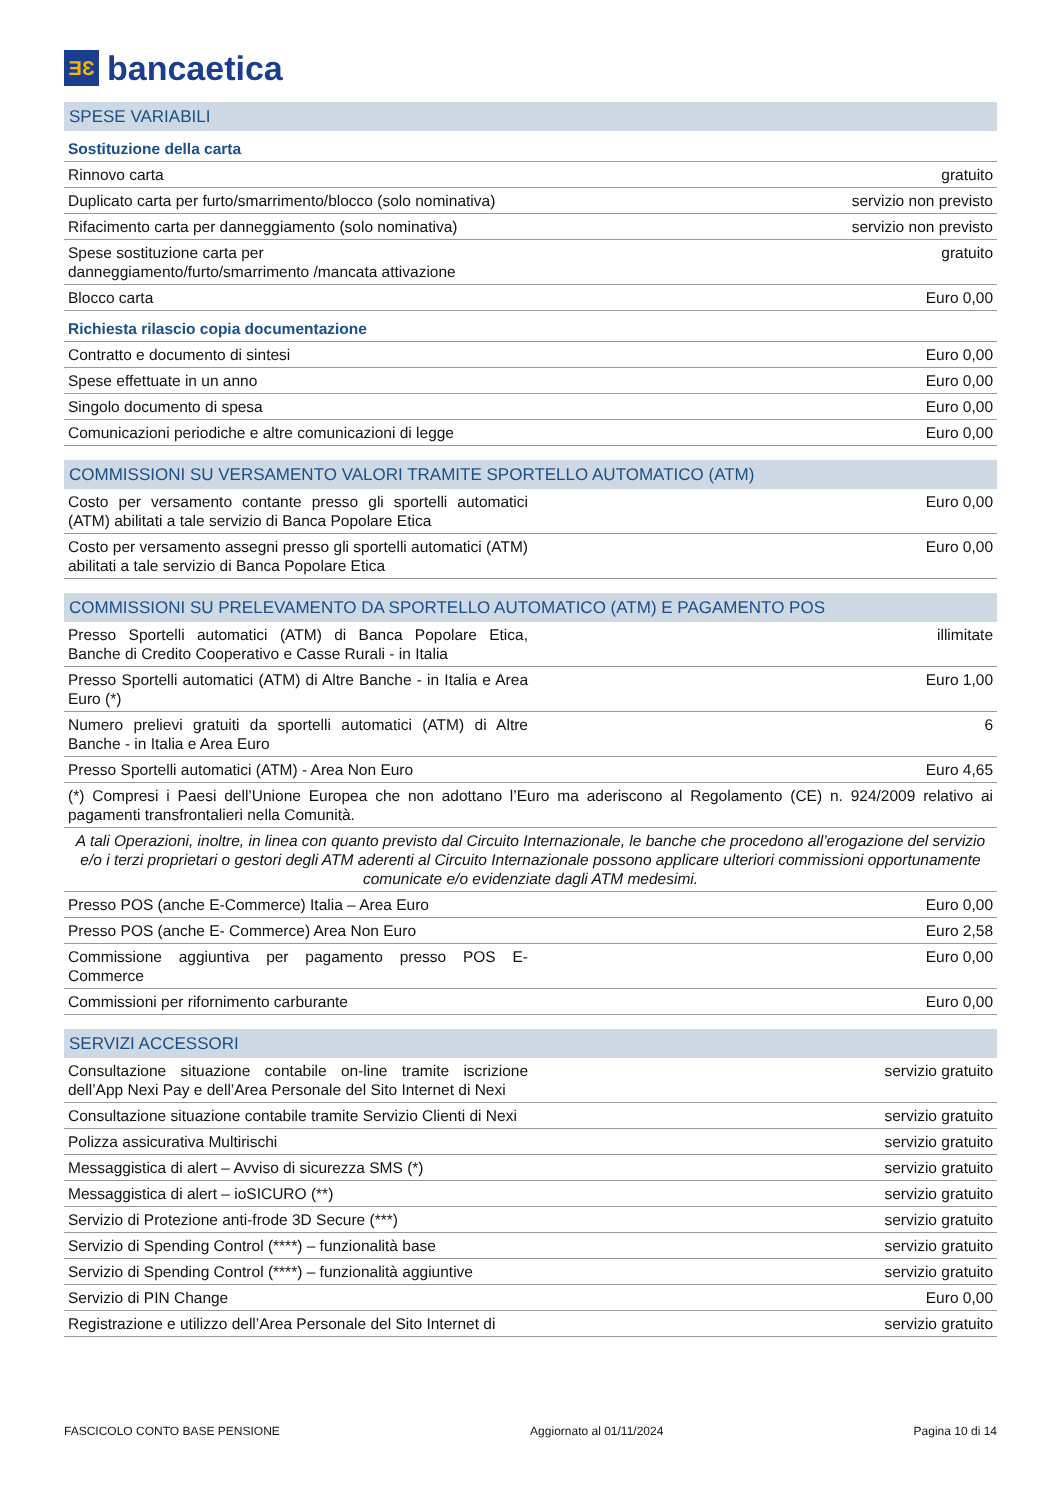ƎƐ
bancaetica
| SPESE VARIABILI | |
| Sostituzione della carta | |
| Rinnovo carta | gratuito |
| Duplicato carta per furto/smarrimento/blocco (solo nominativa) | servizio non previsto |
| Rifacimento carta per danneggiamento (solo nominativa) | servizio non previsto |
| Spese sostituzione carta per danneggiamento/furto/smarrimento /mancata attivazione | gratuito |
| Blocco carta | Euro 0,00 |
| Richiesta rilascio copia documentazione | |
| Contratto e documento di sintesi | Euro 0,00 |
| Spese effettuate in un anno | Euro 0,00 |
| Singolo documento di spesa | Euro 0,00 |
| Comunicazioni periodiche e altre comunicazioni di legge | Euro 0,00 |
| COMMISSIONI SU VERSAMENTO VALORI TRAMITE SPORTELLO AUTOMATICO (ATM) | |
| Costo per versamento contante presso gli sportelli automatici (ATM) abilitati a tale servizio di Banca Popolare Etica | Euro 0,00 |
| Costo per versamento assegni presso gli sportelli automatici (ATM) abilitati a tale servizio di Banca Popolare Etica | Euro 0,00 |
| COMMISSIONI SU PRELEVAMENTO DA SPORTELLO AUTOMATICO (ATM) E PAGAMENTO POS | |
| Presso Sportelli automatici (ATM) di Banca Popolare Etica, Banche di Credito Cooperativo e Casse Rurali - in Italia | illimitate |
| Presso Sportelli automatici (ATM) di Altre Banche - in Italia e Area Euro (*) | Euro 1,00 |
| Numero prelievi gratuiti da sportelli automatici (ATM) di Altre Banche - in Italia e Area Euro | 6 |
| Presso Sportelli automatici (ATM) - Area Non Euro | Euro 4,65 |
| (*) Compresi i Paesi dell’Unione Europea che non adottano l’Euro ma aderiscono al Regolamento (CE) n. 924/2009 relativo ai pagamenti transfrontalieri nella Comunità. | |
| A tali Operazioni, inoltre, in linea con quanto previsto dal Circuito Internazionale, le banche che procedono all’erogazione del servizio e/o i terzi proprietari o gestori degli ATM aderenti al Circuito Internazionale possono applicare ulteriori commissioni opportunamente comunicate e/o evidenziate dagli ATM medesimi. | |
| Presso POS (anche E-Commerce) Italia – Area Euro | Euro 0,00 |
| Presso POS (anche E- Commerce) Area Non Euro | Euro 2,58 |
| Commissione aggiuntiva per pagamento presso POS E-Commerce | Euro 0,00 |
| Commissioni per rifornimento carburante | Euro 0,00 |
| SERVIZI ACCESSORI | |
| Consultazione situazione contabile on-line tramite iscrizione dell’App Nexi Pay e dell’Area Personale del Sito Internet di Nexi | servizio gratuito |
| Consultazione situazione contabile tramite Servizio Clienti di Nexi | servizio gratuito |
| Polizza assicurativa Multirischi | servizio gratuito |
| Messaggistica di alert – Avviso di sicurezza SMS (*) | servizio gratuito |
| Messaggistica di alert – ioSICURO (**) | servizio gratuito |
| Servizio di Protezione anti-frode 3D Secure (***) | servizio gratuito |
| Servizio di Spending Control (****) – funzionalità base | servizio gratuito |
| Servizio di Spending Control (****) – funzionalità aggiuntive | servizio gratuito |
| Servizio di PIN Change | Euro 0,00 |
| Registrazione e utilizzo dell’Area Personale del Sito Internet di | servizio gratuito |
FASCICOLO CONTO BASE PENSIONE Aggiornato al 01/11/2024 Pagina 10 di 14